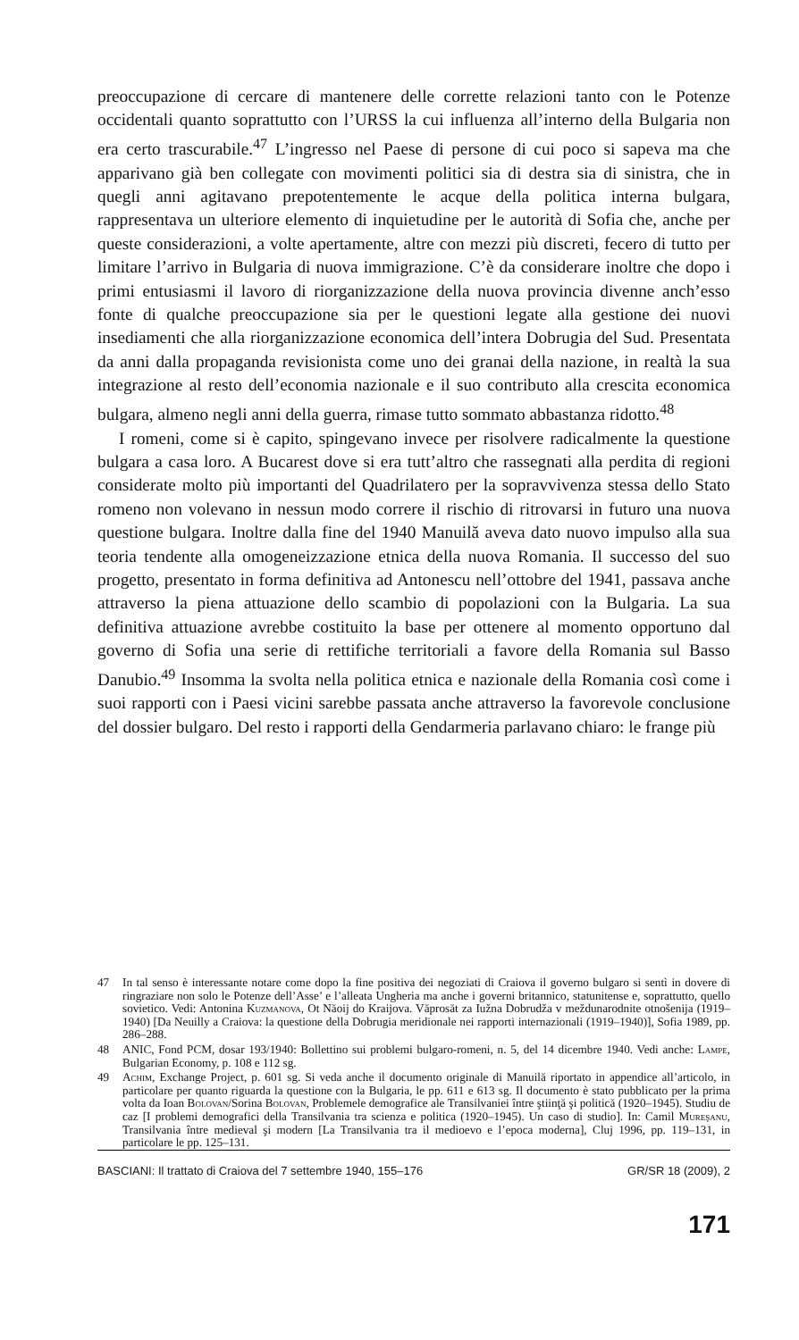preoccupazione di cercare di mantenere delle corrette relazioni tanto con le Potenze occidentali quanto soprattutto con l’URSS la cui influenza all’interno della Bulgaria non era certo trascurabile.<sup>47</sup> L’ingresso nel Paese di persone di cui poco si sapeva ma che apparivano già ben collegate con movimenti politici sia di destra sia di sinistra, che in quegli anni agitavano prepotentemente le acque della politica interna bulgara, rappresentava un ulteriore elemento di inquietudine per le autorità di Sofia che, anche per queste considerazioni, a volte apertamente, altre con mezzi più discreti, fecero di tutto per limitare l’arrivo in Bulgaria di nuova immigrazione. C’è da considerare inoltre che dopo i primi entusiasmi il lavoro di riorganizzazione della nuova provincia divenne anch’esso fonte di qualche preoccupazione sia per le questioni legate alla gestione dei nuovi insediamenti che alla riorganizzazione economica dell’intera Dobrugia del Sud. Presentata da anni dalla propaganda revisionista come uno dei granai della nazione, in realtà la sua integrazione al resto dell’economia nazionale e il suo contributo alla crescita economica bulgara, almeno negli anni della guerra, rimase tutto sommato abbastanza ridotto.<sup>48</sup>
I romeni, come si è capito, spingevano invece per risolvere radicalmente la questione bulgara a casa loro. A Bucarest dove si era tutt’altro che rassegnati alla perdita di regioni considerate molto più importanti del Quadrilatero per la sopravvivenza stessa dello Stato romeno non volevano in nessun modo correre il rischio di ritrovarsi in futuro una nuova questione bulgara. Inoltre dalla fine del 1940 Manuilă aveva dato nuovo impulso alla sua teoria tendente alla omogeneizzazione etnica della nuova Romania. Il successo del suo progetto, presentato in forma definitiva ad Antonescu nell’ottobre del 1941, passava anche attraverso la piena attuazione dello scambio di popolazioni con la Bulgaria. La sua definitiva attuazione avrebbe costituito la base per ottenere al momento opportuno dal governo di Sofia una serie di rettifiche territoriali a favore della Romania sul Basso Danubio.<sup>49</sup> Insomma la svolta nella politica etnica e nazionale della Romania così come i suoi rapporti con i Paesi vicini sarebbe passata anche attraverso la favorevole conclusione del dossier bulgaro. Del resto i rapporti della Gendarmeria parlavano chiaro: le frange più
47 In tal senso è interessante notare come dopo la fine positiva dei negoziati di Craiova il governo bulgaro si sentì in dovere di ringraziare non solo le Potenze dell’Asse’ e l’alleata Ungheria ma anche i governi britannico, statunitense e, soprattutto, quello sovietico. Vedi: Antonina Kuzmanova, Ot Năoij do Kraijova. Văprosăt za Iužna Dobrudža v meždunarodnite otnošenija (1919–1940) [Da Neuilly a Craiova: la questione della Dobrugia meridionale nei rapporti internazionali (1919–1940)], Sofia 1989, pp. 286–288.
48 ANIC, Fond PCM, dosar 193/1940: Bollettino sui problemi bulgaro-romeni, n. 5, del 14 dicembre 1940. Vedi anche: Lampe, Bulgarian Economy, p. 108 e 112 sg.
49 Achim, Exchange Project, p. 601 sg. Si veda anche il documento originale di Manuilă riportato in appendice all’articolo, in particolare per quanto riguarda la questione con la Bulgaria, le pp. 611 e 613 sg. Il documento è stato pubblicato per la prima volta da Ioan Bolovan/Sorina Bolovan, Problemele demografice ale Transilvaniei între ştiinţă şi politică (1920–1945). Studiu de caz [I problemi demografici della Transilvania tra scienza e politica (1920–1945). Un caso di studio]. In: Camil Mureşanu, Transilvania între medieval şi modern [La Transilvania tra il medioevo e l’epoca moderna], Cluj 1996, pp. 119–131, in particolare le pp. 125–131.
BASCIANI: Il trattato di Craiova del 7 settembre 1940, 155–176 GR/SR 18 (2009), 2
171